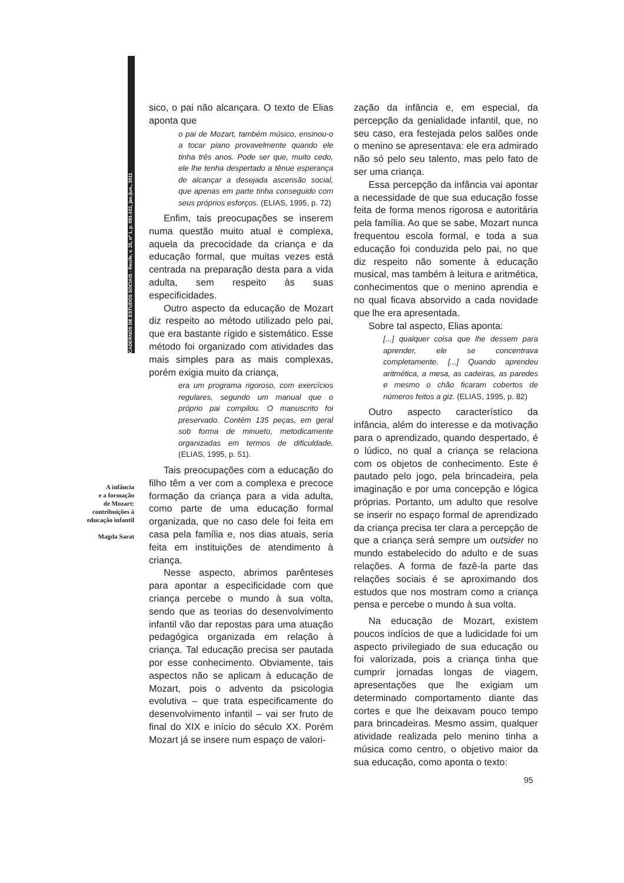CADERNOS DE ESTUDOS SOCIAIS - Recife, v. 25, nº 1, p. 091-102, jan./jun., 2011
A infância
e a formação
de Mozart:
contribuições à
educação infantil
Magda Sarat
sico, o pai não alcançara. O texto de Elias aponta que
o pai de Mozart, também músico, ensinou-o a tocar piano provavelmente quando ele tinha três anos. Pode ser que, muito cedo, ele lhe tenha despertado a tênue esperança de alcançar a desejada ascensão social, que apenas em parte tinha conseguido com seus próprios esforços. (ELIAS, 1995, p. 72)
Enfim, tais preocupações se inserem numa questão muito atual e complexa, aquela da precocidade da criança e da educação formal, que muitas vezes está centrada na preparação desta para a vida adulta, sem respeito às suas especificidades.
Outro aspecto da educação de Mozart diz respeito ao método utilizado pelo pai, que era bastante rígido e sistemático. Esse método foi organizado com atividades das mais simples para as mais complexas, porém exigia muito da criança,
era um programa rigoroso, com exercícios regulares, segundo um manual que o próprio pai compilou. O manuscrito foi preservado. Contém 135 peças, em geral sob forma de minueto, metodicamente organizadas em termos de dificuldade. (ELIAS, 1995, p. 51).
Tais preocupações com a educação do filho têm a ver com a complexa e precoce formação da criança para a vida adulta, como parte de uma educação formal organizada, que no caso dele foi feita em casa pela família e, nos dias atuais, seria feita em instituições de atendimento à criança.
Nesse aspecto, abrimos parênteses para apontar a especificidade com que criança percebe o mundo à sua volta, sendo que as teorias do desenvolvimento infantil vão dar repostas para uma atuação pedagógica organizada em relação à criança. Tal educação precisa ser pautada por esse conhecimento. Obviamente, tais aspectos não se aplicam à educação de Mozart, pois o advento da psicologia evolutiva – que trata especificamente do desenvolvimento infantil – vai ser fruto de final do XIX e início do século XX. Porém Mozart já se insere num espaço de valori-
zação da infância e, em especial, da percepção da genialidade infantil, que, no seu caso, era festejada pelos salões onde o menino se apresentava: ele era admirado não só pelo seu talento, mas pelo fato de ser uma criança.
Essa percepção da infância vai apontar a necessidade de que sua educação fosse feita de forma menos rigorosa e autoritária pela família. Ao que se sabe, Mozart nunca frequentou escola formal, e toda a sua educação foi conduzida pelo pai, no que diz respeito não somente à educação musical, mas também à leitura e aritmética, conhecimentos que o menino aprendia e no qual ficava absorvido a cada novidade que lhe era apresentada.
Sobre tal aspecto, Elias aponta:
[...] qualquer coisa que lhe dessem para aprender, ele se concentrava completamente. [...] Quando aprendeu aritmética, a mesa, as cadeiras, as paredes e mesmo o chão ficaram cobertos de números feitos a giz. (ELIAS, 1995, p. 82)
Outro aspecto característico da infância, além do interesse e da motivação para o aprendizado, quando despertado, é o lúdico, no qual a criança se relaciona com os objetos de conhecimento. Este é pautado pelo jogo, pela brincadeira, pela imaginação e por uma concepção e lógica próprias. Portanto, um adulto que resolve se inserir no espaço formal de aprendizado da criança precisa ter clara a percepção de que a criança será sempre um outsider no mundo estabelecido do adulto e de suas relações. A forma de fazê-la parte das relações sociais é se aproximando dos estudos que nos mostram como a criança pensa e percebe o mundo à sua volta.
Na educação de Mozart, existem poucos indícios de que a ludicidade foi um aspecto privilegiado de sua educação ou foi valorizada, pois a criança tinha que cumprir jornadas longas de viagem, apresentações que lhe exigiam um determinado comportamento diante das cortes e que lhe deixavam pouco tempo para brincadeiras. Mesmo assim, qualquer atividade realizada pelo menino tinha a música como centro, o objetivo maior da sua educação, como aponta o texto:
95